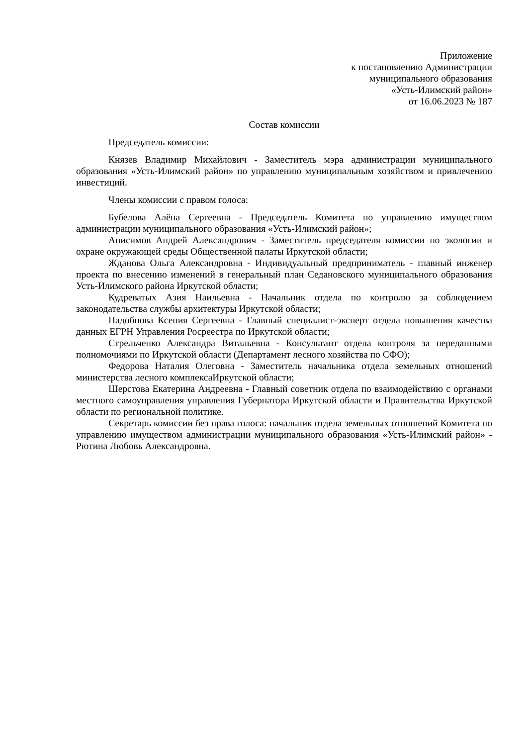Приложение
к постановлению Администрации
муниципального образования
«Усть-Илимский район»
от 16.06.2023 № 187
Состав комиссии
Председатель комиссии:
Князев Владимир Михайлович - Заместитель мэра администрации муниципального образования «Усть-Илимский район» по управлению муниципальным хозяйством и привлечению инвестиций.
Члены комиссии с правом голоса:
Бубелова Алёна Сергеевна - Председатель Комитета по управлению имуществом администрации муниципального образования «Усть-Илимский район»;
Анисимов Андрей Александрович - Заместитель председателя комиссии по экологии и охране окружающей среды Общественной палаты Иркутской области;
Жданова Ольга Александровна - Индивидуальный предприниматель - главный инженер проекта по внесению изменений в генеральный план Седановского муниципального образования Усть-Илимского района Иркутской области;
Кудреватых Азия Наильевна - Начальник отдела по контролю за соблюдением законодательства службы архитектуры Иркутской области;
Надобнова Ксения Сергеевна - Главный специалист-эксперт отдела повышения качества данных ЕГРН Управления Росреестра по Иркутской области;
Стрельченко Александра Витальевна - Консультант отдела контроля за переданными полномочиями по Иркутской области (Департамент лесного хозяйства по СФО);
Федорова Наталия Олеговна - Заместитель начальника отдела земельных отношений министерства лесного комплексаИркутской области;
Шерстова Екатерина Андреевна - Главный советник отдела по взаимодействию с органами местного самоуправления управления Губернатора Иркутской области и Правительства Иркутской области по региональной политике.
Секретарь комиссии без права голоса: начальник отдела земельных отношений Комитета по управлению имуществом администрации муниципального образования «Усть-Илимский район» - Рютина Любовь Александровна.